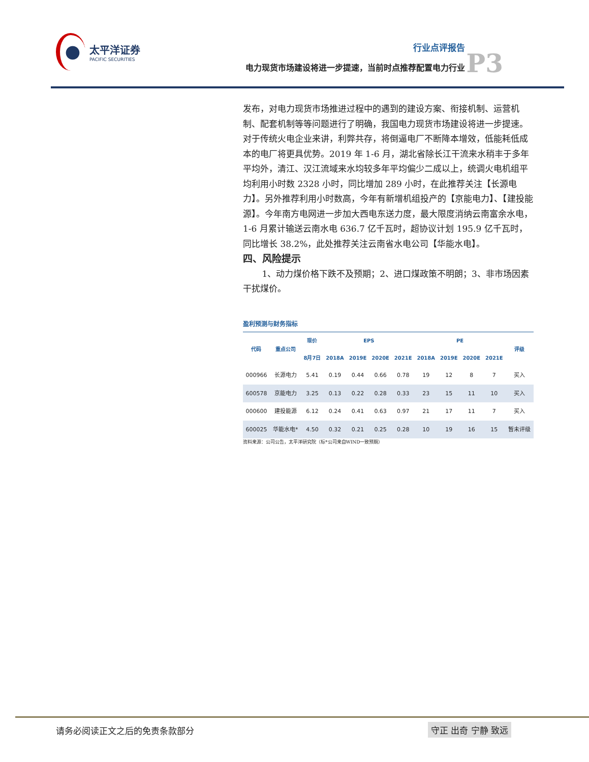太平洋证券
PACIFIC SECURITIES
行业点评报告
电力现货市场建设将进一步提速，当前时点推荐配置电力行业
P3
发布，对电力现货市场推进过程中的遇到的建设方案、衔接机制、运营机制、配套机制等等问题进行了明确，我国电力现货市场建设将进一步提速。对于传统火电企业来讲，利弊共存，将倒逼电厂不断降本增效，低能耗低成本的电厂将更具优势。2019 年 1-6 月，湖北省除长江干流来水稍丰于多年平均外，清江、汉江流域来水均较多年平均偏少二成以上，统调火电机组平均利用小时数 2328 小时，同比增加 289 小时，在此推荐关注【长源电力】。另外推荐利用小时数高，今年有新增机组投产的【京能电力】、【建投能源】。今年南方电网进一步加大西电东送力度，最大限度消纳云南富余水电，1-6 月累计输送云南水电 636.7 亿千瓦时，超协议计划 195.9 亿千瓦时，同比增长 38.2%，此处推荐关注云南省水电公司【华能水电】。
四、风险提示
1、动力煤价格下跌不及预期；2、进口煤政策不明朗；3、非市场因素干扰煤价。
盈利预测与财务指标
| 代码 | 重点公司 | 现价 | EPS | | | | PE | | | | 评级 |
| --- | --- | --- | --- | --- | --- | --- | --- | --- | --- | --- | --- |
| | | 8月7日 | 2018A | 2019E | 2020E | 2021E | 2018A | 2019E | 2020E | 2021E | |
| 000966 | 长源电力 | 5.41 | 0.19 | 0.44 | 0.66 | 0.78 | 19 | 12 | 8 | 7 | 买入 |
| 600578 | 京能电力 | 3.25 | 0.13 | 0.22 | 0.28 | 0.33 | 23 | 15 | 11 | 10 | 买入 |
| 000600 | 建投能源 | 6.12 | 0.24 | 0.41 | 0.63 | 0.97 | 21 | 17 | 11 | 7 | 买入 |
| 600025 | 华能水电* | 4.50 | 0.32 | 0.21 | 0.25 | 0.28 | 10 | 19 | 16 | 15 | 暂未评级 |
资料来源：公司公告，太平洋研究院（标*公司来自WIND一致预期）
请务必阅读正文之后的免责条款部分 守正 出奇 宁静 致远